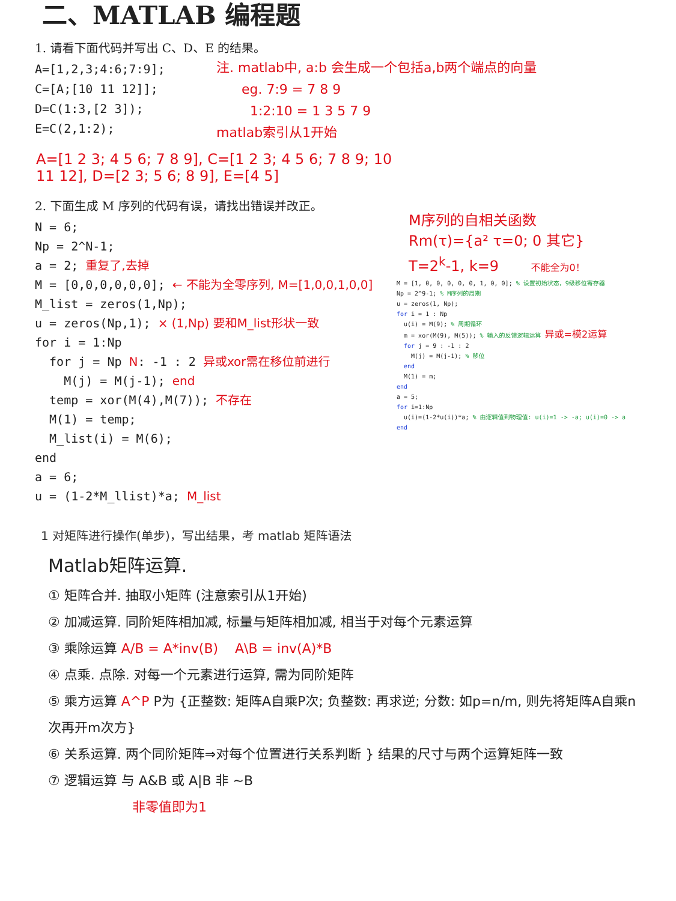二、MATLAB 编程题
1. 请看下面代码并写出 C、D、E 的结果。
A=[1,2,3;4:6;7:9];
C=[A;[10 11 12]];
D=C(1:3,[2 3]);
E=C(2,1:2);
A=[1 2 3; 4 5 6; 7 8 9], C=[1 2 3; 4 5 6; 7 8 9; 10 11 12], D=[2 3; 5 6; 8 9], E=[4 5]
2. 下面生成 M 序列的代码有误，请找出错误并改正。
N = 6;
Np = 2^N-1;
a = 2; 重复了,去掉
M = [0,0,0,0,0,0]; ← 不能为全零序列, M=[1,0,0,1,0,0]
M_list = zeros(1,Np);
u = zeros(Np,1); × (1,Np) 要和M_list形状一致
for i = 1:Np
for j = Np N: -1 : 2 异或xor需在移位前进行
M(j) = M(j-1); end
temp = xor(M(4),M(7)); 不存在
M(1) = temp;
M_list(i) = M(6);
end
a = 6;
u = (1-2*M_llist)*a; M_list
注. matlab中, a:b 会生成一个包括a,b两个端点的向量
eg. 7:9 = 7 8 9
1:2:10 = 1 3 5 7 9
matlab索引从1开始
M序列的自相关函数
Rm(τ)={a² τ=0; 0 其它}
T=2<sup>k</sup>-1, k=9 不能全为0！
M = [1, 0, 0, 0, 0, 0, 1, 0, 0]; % 设置初始状态，9级移位寄存器
Np = 2^9-1; % M序列的周期
u = zeros(1, Np);
for i = 1 : Np
u(i) = M(9); % 周期循环
m = xor(M(9), M(5)); % 输入的反馈逻辑运算 异或=模2运算
for j = 9 : -1 : 2
M(j) = M(j-1); % 移位
end
M(1) = m;
end
a = 5;
for i=1:Np
u(i)=(1-2*u(i))*a; % 由逻辑值到物理值: u(i)=1 -> -a; u(i)=0 -> a
end
1 对矩阵进行操作(单步)，写出结果，考 matlab 矩阵语法
Matlab矩阵运算.
① 矩阵合并. 抽取小矩阵 (注意索引从1开始)
② 加减运算. 同阶矩阵相加减, 标量与矩阵相加减, 相当于对每个元素运算
③ 乘除运算 A/B = A*inv(B) A\B = inv(A)*B
④ 点乘. 点除. 对每一个元素进行运算, 需为同阶矩阵
⑤ 乘方运算 A^P P为 {正整数: 矩阵A自乘P次; 负整数: 再求逆; 分数: 如p=n/m, 则先将矩阵A自乘n次再开m次方}
⑥ 关系运算. 两个同阶矩阵⇒对每个位置进行关系判断 } 结果的尺寸与两个运算矩阵一致
⑦ 逻辑运算 与 A&B 或 A|B 非 ~B
非零值即为1